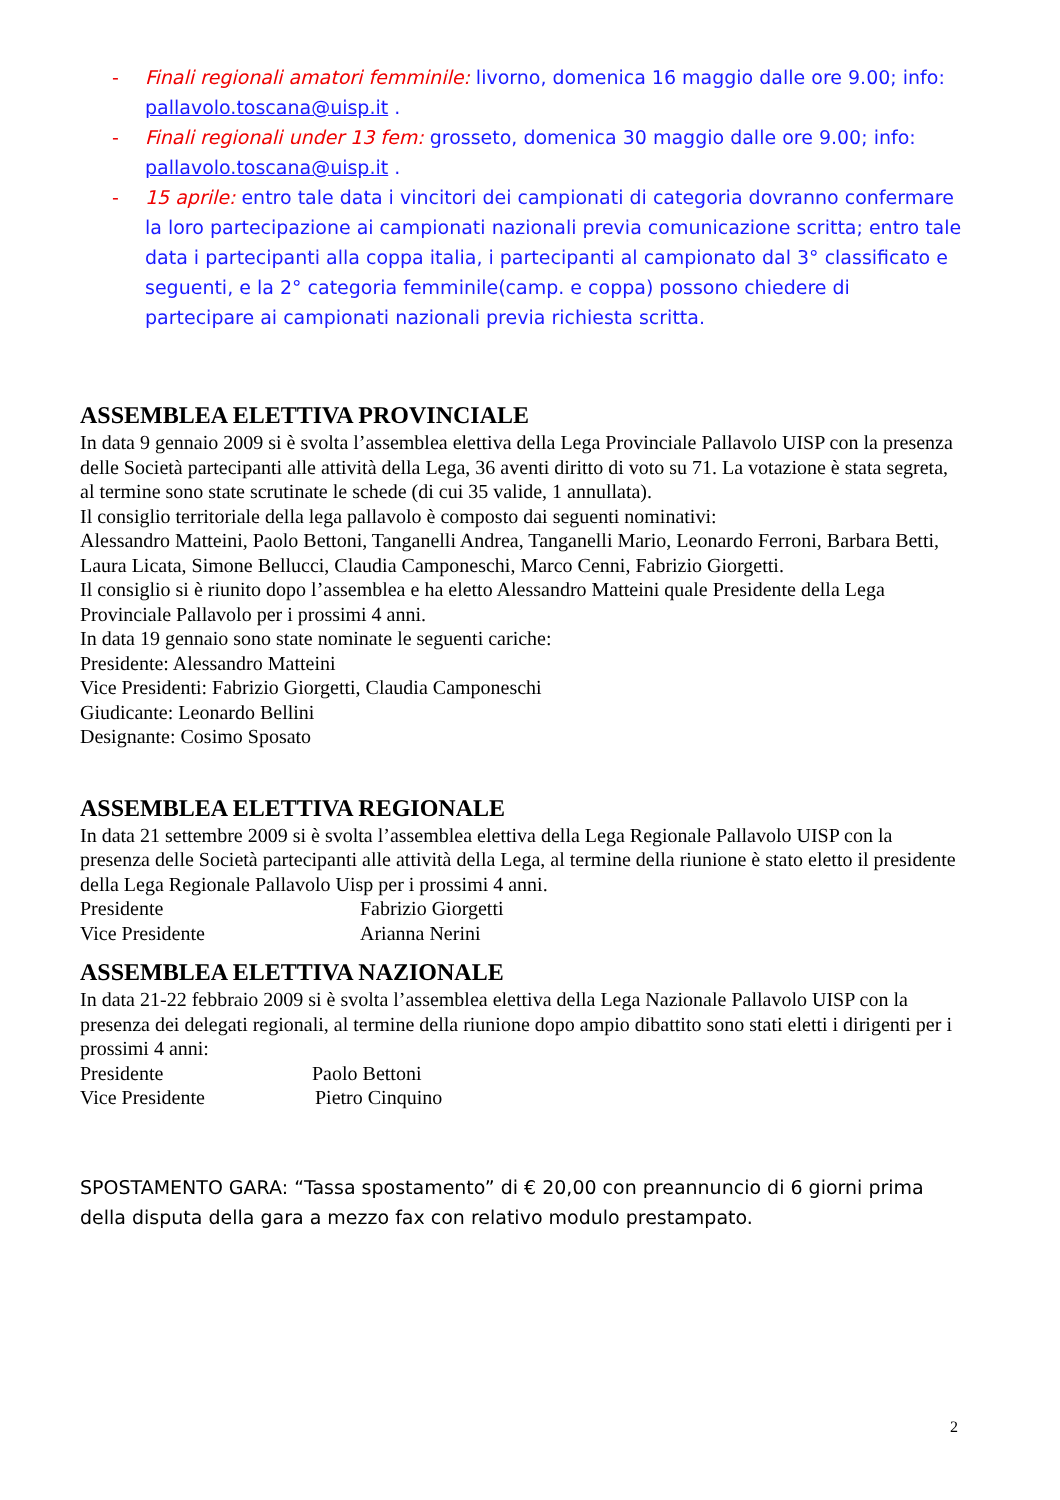- Finali regionali amatori femminile: livorno, domenica 16 maggio dalle ore 9.00; info: pallavolo.toscana@uisp.it .
- Finali regionali under 13 fem: grosseto, domenica 30 maggio dalle ore 9.00; info: pallavolo.toscana@uisp.it .
- 15 aprile: entro tale data i vincitori dei campionati di categoria dovranno confermare la loro partecipazione ai campionati nazionali previa comunicazione scritta; entro tale data i partecipanti alla coppa italia, i partecipanti al campionato dal 3° classificato e seguenti, e la 2° categoria femminile(camp. e coppa) possono chiedere di partecipare ai campionati nazionali previa richiesta scritta.
ASSEMBLEA ELETTIVA PROVINCIALE
In data 9 gennaio 2009 si è svolta l’assemblea elettiva della Lega Provinciale Pallavolo UISP con la presenza delle Società partecipanti alle attività della Lega, 36 aventi diritto di voto su 71. La votazione è stata segreta, al termine sono state scrutinate le schede (di cui 35 valide, 1 annullata).
Il consiglio territoriale della lega pallavolo è composto dai seguenti nominativi:
Alessandro Matteini, Paolo Bettoni, Tanganelli Andrea, Tanganelli Mario, Leonardo Ferroni, Barbara Betti, Laura Licata, Simone Bellucci, Claudia Camponeschi, Marco Cenni, Fabrizio Giorgetti.
Il consiglio si è riunito dopo l’assemblea e ha eletto Alessandro Matteini quale Presidente della Lega Provinciale Pallavolo per i prossimi 4 anni.
In data 19 gennaio sono state nominate le seguenti cariche:
Presidente: Alessandro Matteini
Vice Presidenti: Fabrizio Giorgetti, Claudia Camponeschi
Giudicante: Leonardo Bellini
Designante: Cosimo Sposato
ASSEMBLEA ELETTIVA REGIONALE
In data 21 settembre 2009 si è svolta l’assemblea elettiva della Lega Regionale Pallavolo UISP con la presenza delle Società partecipanti alle attività della Lega, al termine della riunione è stato eletto il presidente della Lega Regionale Pallavolo Uisp per i prossimi 4 anni.
Presidente Fabrizio Giorgetti
Vice Presidente Arianna Nerini
ASSEMBLEA ELETTIVA NAZIONALE
In data 21-22 febbraio 2009 si è svolta l’assemblea elettiva della Lega Nazionale Pallavolo UISP con la presenza dei delegati regionali, al termine della riunione dopo ampio dibattito sono stati eletti i dirigenti per i prossimi 4 anni:
Presidente Paolo Bettoni
Vice Presidente Pietro Cinquino
SPOSTAMENTO GARA: “Tassa spostamento” di € 20,00 con preannuncio di 6 giorni prima della disputa della gara a mezzo fax con relativo modulo prestampato.
2